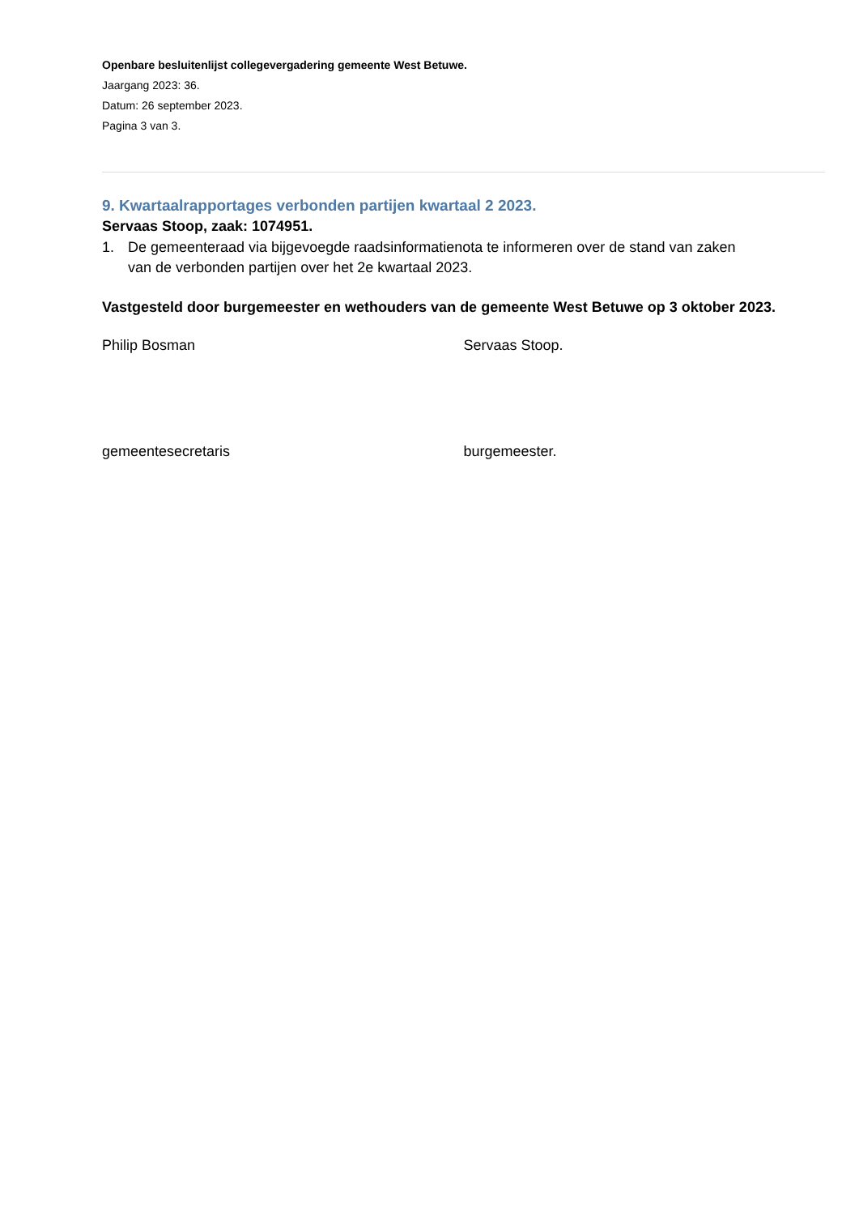Openbare besluitenlijst collegevergadering gemeente West Betuwe.
Jaargang 2023: 36.
Datum: 26 september 2023.
Pagina 3 van 3.
9. Kwartaalrapportages verbonden partijen kwartaal 2 2023.
Servaas Stoop, zaak: 1074951.
1. De gemeenteraad via bijgevoegde raadsinformatienota te informeren over de stand van zaken van de verbonden partijen over het 2e kwartaal 2023.
Vastgesteld door burgemeester en wethouders van de gemeente West Betuwe op 3 oktober 2023.
Philip Bosman Servaas Stoop.
gemeentesecretaris burgemeester.